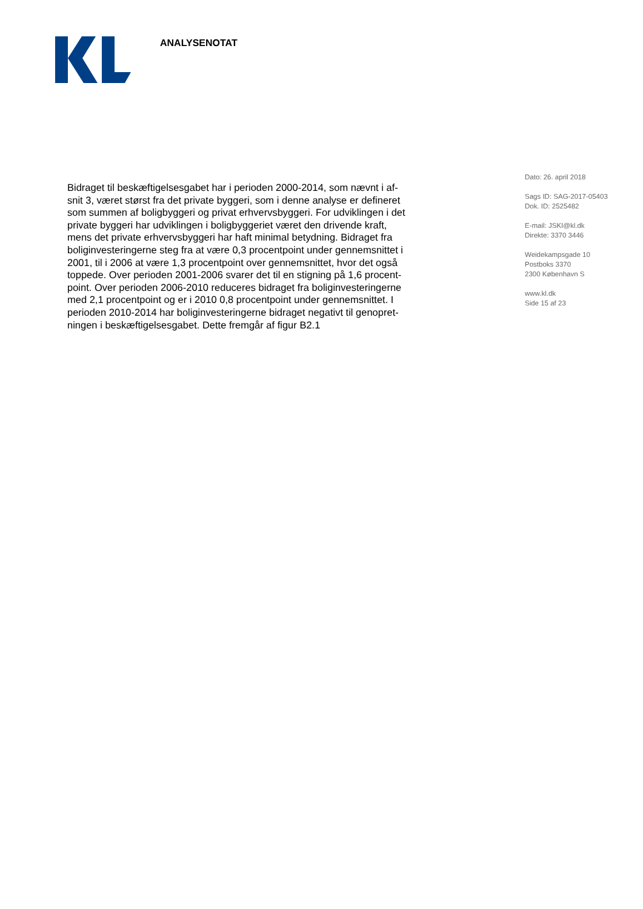ANALYSENOTAT
Bidraget til beskæftigelsesgabet har i perioden 2000-2014, som nævnt i af-
snit 3, været størst fra det private byggeri, som i denne analyse er defineret
som summen af boligbyggeri og privat erhvervsbyggeri. For udviklingen i det
private byggeri har udviklingen i boligbyggeriet været den drivende kraft,
mens det private erhvervsbyggeri har haft minimal betydning. Bidraget fra
boliginvesteringerne steg fra at være 0,3 procentpoint under gennemsnittet i
2001, til i 2006 at være 1,3 procentpoint over gennemsnittet, hvor det også
toppede. Over perioden 2001-2006 svarer det til en stigning på 1,6 procent-
point. Over perioden 2006-2010 reduceres bidraget fra boliginvesteringerne
med 2,1 procentpoint og er i 2010 0,8 procentpoint under gennemsnittet. I
perioden 2010-2014 har boliginvesteringerne bidraget negativt til genopret-
ningen i beskæftigelsesgabet. Dette fremgår af figur B2.1
Dato: 26. april 2018
Sags ID: SAG-2017-05403
Dok. ID: 2525482
E-mail: JSKI@kl.dk
Direkte: 3370 3446
Weidekampsgade 10
Postboks 3370
2300 København S
www.kl.dk
Side 15 af 23